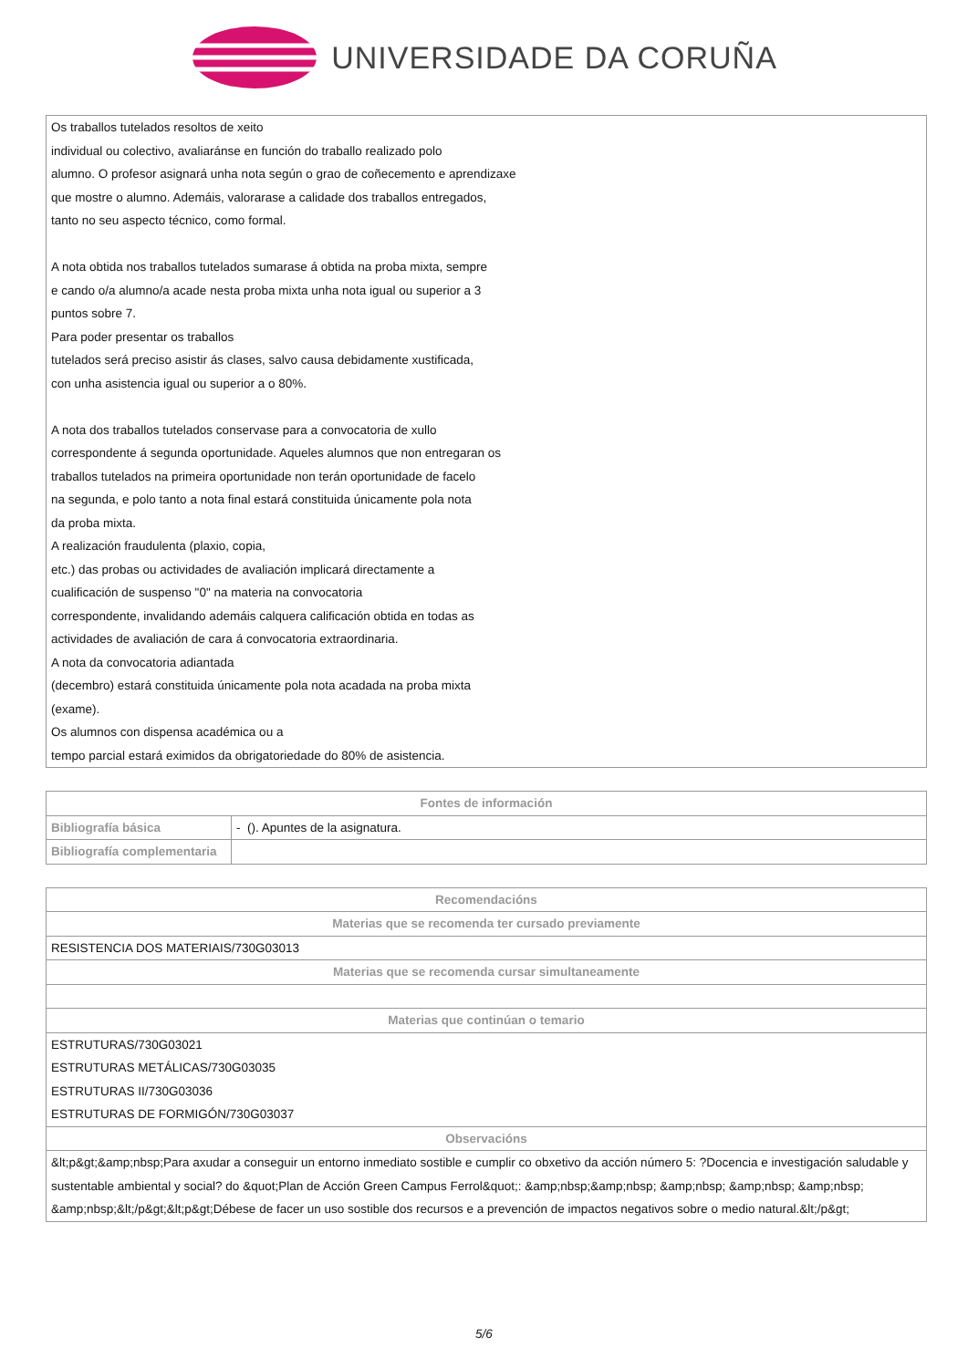UNIVERSIDADE DA CORUÑA
| Os traballos tutelados resoltos de xeito individual ou colectivo, avaliaránse en función do traballo realizado polo alumno. O profesor asignará unha nota según o grao de coñecemento e aprendizaxe que mostre o alumno. Ademáis, valorarase a calidade dos traballos entregados, tanto no seu aspecto técnico, como formal. A nota obtida nos traballos tutelados sumarase á obtida na proba mixta, sempre e cando o/a alumno/a acade nesta proba mixta unha nota igual ou superior a 3 puntos sobre 7. Para poder presentar os traballos tutelados será preciso asistir ás clases, salvo causa debidamente xustificada, con unha asistencia igual ou superior a o 80%. A nota dos traballos tutelados conservase para a convocatoria de xullo correspondente á segunda oportunidade. Aqueles alumnos que non entregaran os traballos tutelados na primeira oportunidade non terán oportunidade de facelo na segunda, e polo tanto a nota final estará constituida únicamente pola nota da proba mixta. A realización fraudulenta (plaxio, copia, etc.) das probas ou actividades de avaliación implicará directamente a cualificación de suspenso "0" na materia na convocatoria correspondente, invalidando ademáis calquera calificación obtida en todas as actividades de avaliación de cara á convocatoria extraordinaria. A nota da convocatoria adiantada (decembro) estará constituida únicamente pola nota acadada na proba mixta (exame). Os alumnos con dispensa académica ou a tempo parcial estará eximidos da obrigatoriedade do 80% de asistencia. |
| Fontes de información | |
| --- | --- |
| Bibliografía básica | - (). Apuntes de la asignatura. |
| Bibliografía complementaria | |
| Recomendacións |
| --- |
| Materias que se recomenda ter cursado previamente |
| RESISTENCIA DOS MATERIAIS/730G03013 |
| Materias que se recomenda cursar simultaneamente |
| Materias que continúan o temario |
| ESTRUTURAS/730G03021 ESTRUTURAS METÁLICAS/730G03035 ESTRUTURAS II/730G03036 ESTRUTURAS DE FORMIGÓN/730G03037 |
| Observacións |
| &lt;p&gt;&amp;nbsp;Para axudar a conseguir un entorno inmediato sostible e cumplir co obxetivo da acción número 5: ?Docencia e investigación saludable y sustentable ambiental y social? do &quot;Plan de Acción Green Campus Ferrol&quot;: &amp;nbsp;&amp;nbsp; &amp;nbsp; &amp;nbsp; &amp;nbsp; &amp;nbsp;&lt;/p&gt;&lt;p&gt;Débese de facer un uso sostible dos recursos e a prevención de impactos negativos sobre o medio natural.&lt;/p&gt; |
5/6